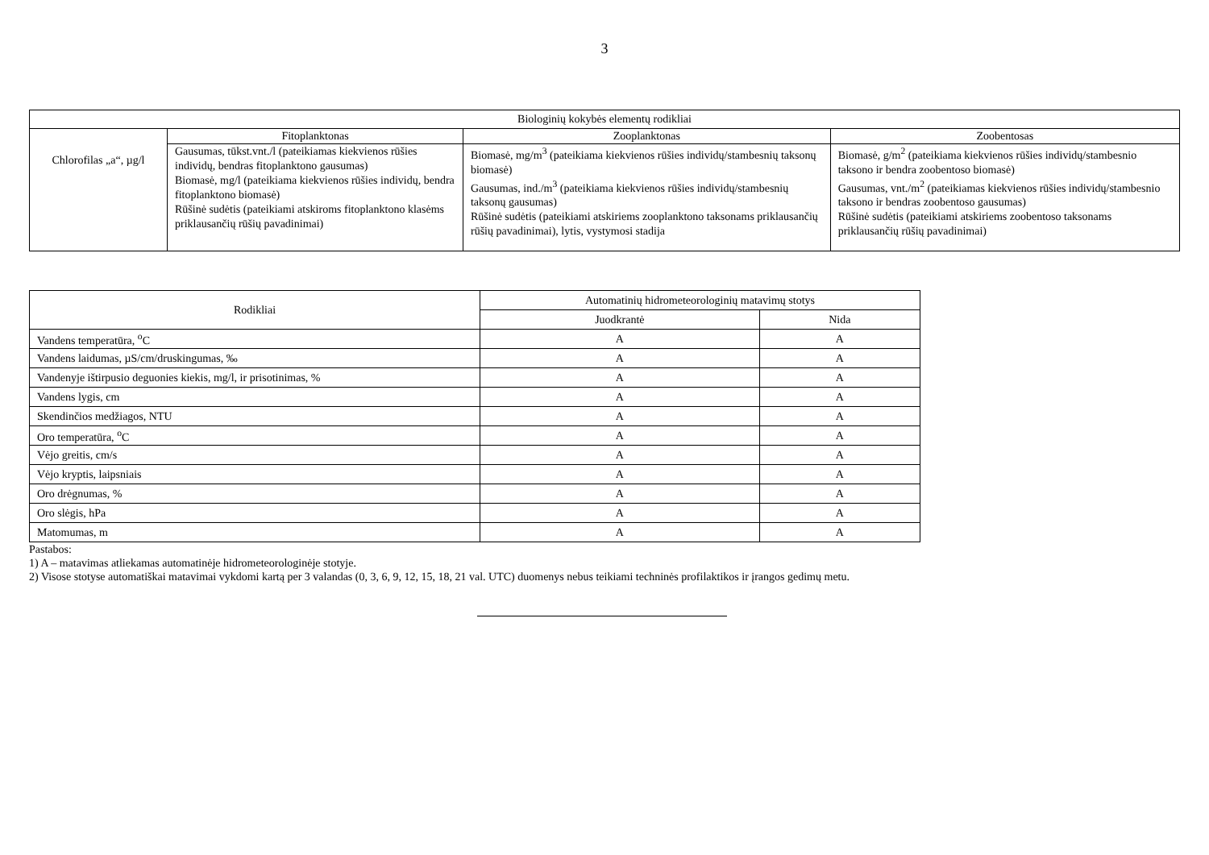3
| Biologinių kokybės elementų rodikliai | | | |
| --- | --- | --- | --- |
| Chlorofilas „a“, µg/l | Fitoplanktonas | Zooplanktonas | Zoobentosas |
| | Gausumas, tūkst.vnt./l (pateikiamas kiekvienos rūšies individų, bendras fitoplanktono gausumas) Biomasė, mg/l (pateikiama kiekvienos rūšies individų, bendra fitoplanktono biomasė) Rūšinė sudėtis (pateikiami atskiroms fitoplanktono klasėms priklausančių rūšių pavadinimai) | Biomasė, mg/m<sup>3</sup> (pateikiama kiekvienos rūšies individų/stambesnių taksonų biomasė) Gausumas, ind./m<sup>3</sup> (pateikiama kiekvienos rūšies individų/stambesnių taksonų gausumas) Rūšinė sudėtis (pateikiami atskiriems zooplanktono taksonams priklausančių rūšių pavadinimai), lytis, vystymosi stadija | Biomasė, g/m<sup>2</sup> (pateikiama kiekvienos rūšies individų/stambesnio taksono ir bendra zoobentoso biomasė) Gausumas, vnt./m<sup>2</sup> (pateikiamas kiekvienos rūšies individų/stambesnio taksono ir bendras zoobentoso gausumas) Rūšinė sudėtis (pateikiami atskiriems zoobentoso taksonams priklausančių rūšių pavadinimai) |
| Rodikliai | Automatinių hidrometeorologinių matavimų stotys | |
| --- | --- | --- |
| | Juodkrantė | Nida |
| Vandens temperatūra, <sup>o</sup>C | A | A |
| Vandens laidumas, µS/cm/druskingumas, ‰ | A | A |
| Vandenyje ištirpusio deguonies kiekis, mg/l, ir prisotinimas, % | A | A |
| Vandens lygis, cm | A | A |
| Skendinčios medžiagos, NTU | A | A |
| Oro temperatūra, <sup>o</sup>C | A | A |
| Vėjo greitis, cm/s | A | A |
| Vėjo kryptis, laipsniais | A | A |
| Oro drėgnumas, % | A | A |
| Oro slėgis, hPa | A | A |
| Matomumas, m | A | A |
Pastabos:
1) A – matavimas atliekamas automatinėje hidrometeorologinėje stotyje.
2) Visose stotyse automatiškai matavimai vykdomi kartą per 3 valandas (0, 3, 6, 9, 12, 15, 18, 21 val. UTC) duomenys nebus teikiami techninės profilaktikos ir įrangos gedimų metu.